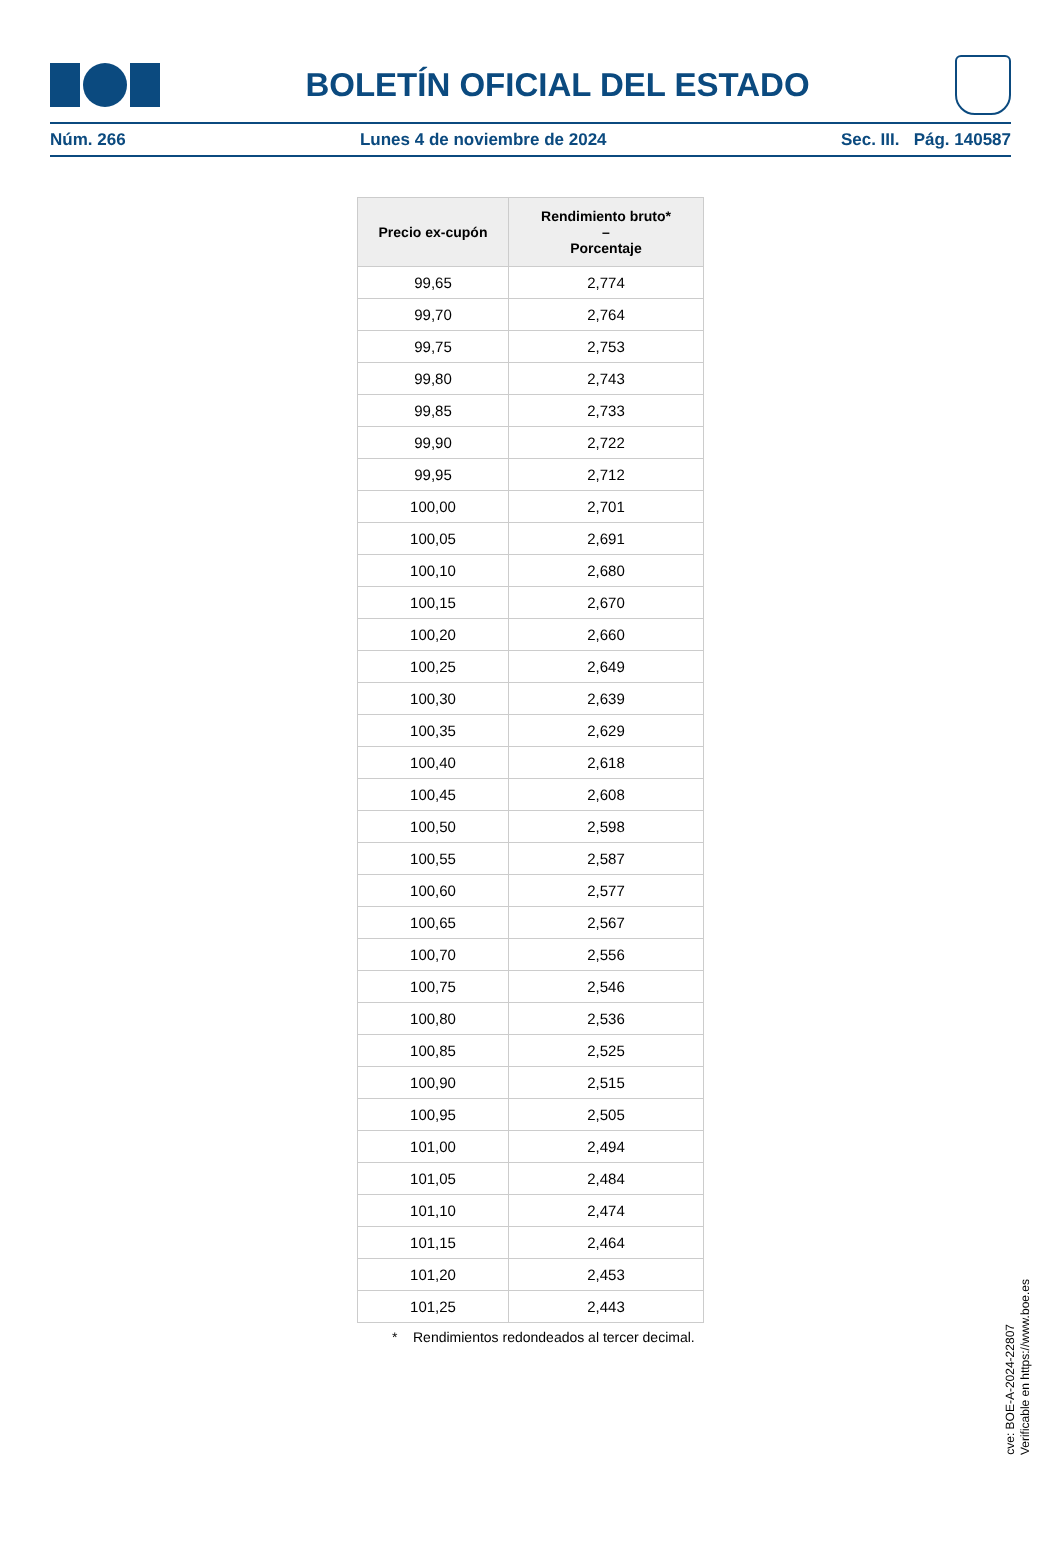BOLETÍN OFICIAL DEL ESTADO
Núm. 266 Lunes 4 de noviembre de 2024 Sec. III. Pág. 140587
| Precio ex-cupón | Rendimiento bruto* – Porcentaje |
| --- | --- |
| 99,65 | 2,774 |
| 99,70 | 2,764 |
| 99,75 | 2,753 |
| 99,80 | 2,743 |
| 99,85 | 2,733 |
| 99,90 | 2,722 |
| 99,95 | 2,712 |
| 100,00 | 2,701 |
| 100,05 | 2,691 |
| 100,10 | 2,680 |
| 100,15 | 2,670 |
| 100,20 | 2,660 |
| 100,25 | 2,649 |
| 100,30 | 2,639 |
| 100,35 | 2,629 |
| 100,40 | 2,618 |
| 100,45 | 2,608 |
| 100,50 | 2,598 |
| 100,55 | 2,587 |
| 100,60 | 2,577 |
| 100,65 | 2,567 |
| 100,70 | 2,556 |
| 100,75 | 2,546 |
| 100,80 | 2,536 |
| 100,85 | 2,525 |
| 100,90 | 2,515 |
| 100,95 | 2,505 |
| 101,00 | 2,494 |
| 101,05 | 2,484 |
| 101,10 | 2,474 |
| 101,15 | 2,464 |
| 101,20 | 2,453 |
| 101,25 | 2,443 |
* Rendimientos redondeados al tercer decimal.
cve: BOE-A-2024-22807
Verificable en https://www.boe.es